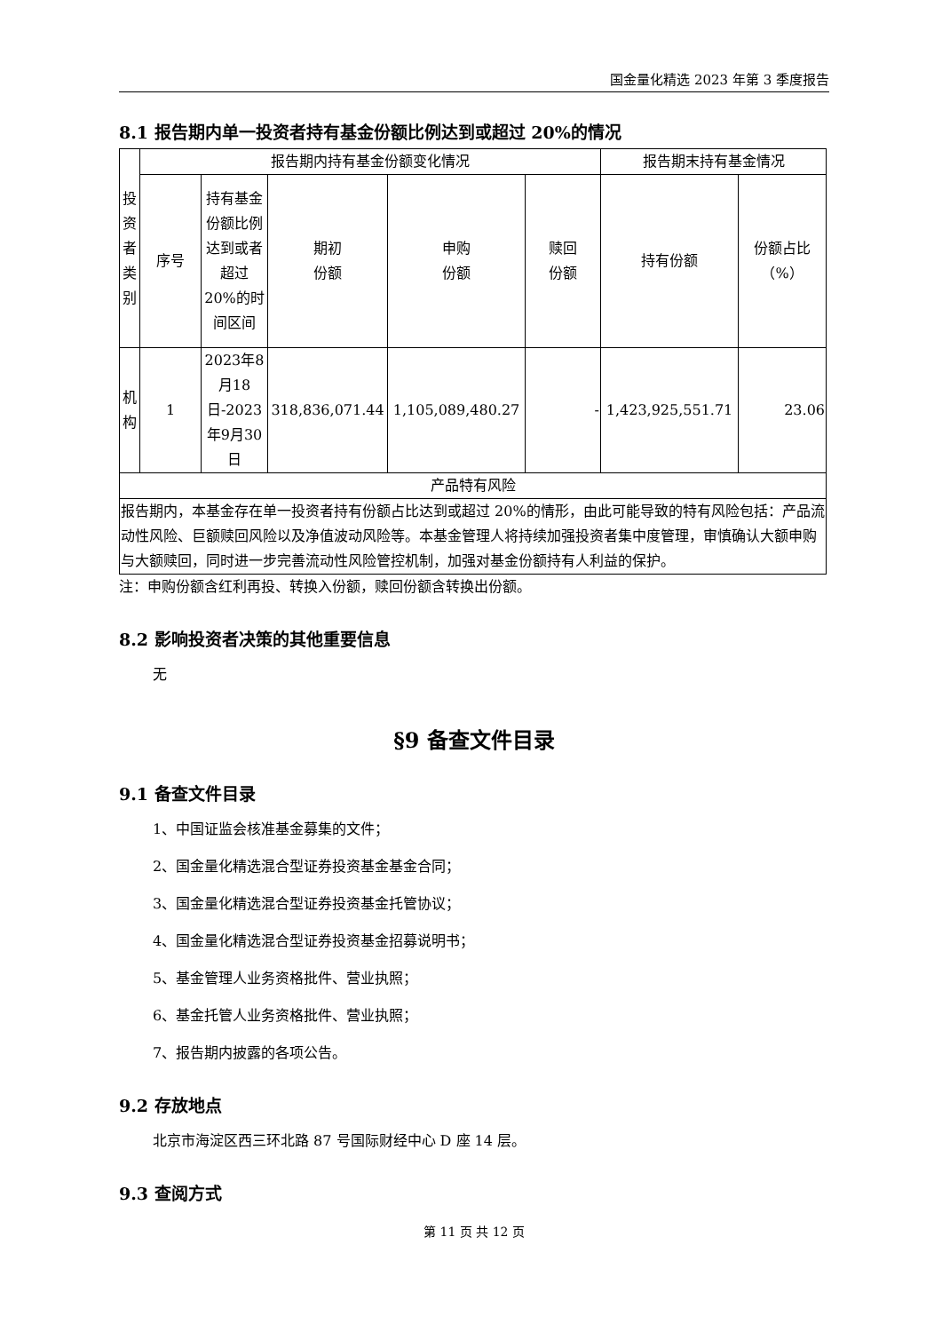国金量化精选 2023 年第 3 季度报告
8.1 报告期内单一投资者持有基金份额比例达到或超过 20%的情况
| 投资者类别 | 报告期内持有基金份额变化情况 | | | | | 报告期末持有基金情况 | |
| --- | --- | --- | --- | --- | --- | --- | --- |
| | 序号 | 持有基金份额比例达到或者超过 20%的时间区间 | 期初 份额 | 申购 份额 | 赎回 份额 | 持有份额 | 份额占比 （%） |
| 机构 | 1 | 2023年8月18日-2023年9月30日 | 318,836,071.44 | 1,105,089,480.27 | - | 1,423,925,551.71 | 23.06 |
| 产品特有风险 | | | | | | | |
| 报告期内，本基金存在单一投资者持有份额占比达到或超过 20%的情形，由此可能导致的特有风险包括：产品流动性风险、巨额赎回风险以及净值波动风险等。本基金管理人将持续加强投资者集中度管理，审慎确认大额申购与大额赎回，同时进一步完善流动性风险管控机制，加强对基金份额持有人利益的保护。 | | | | | | | |
注：申购份额含红利再投、转换入份额，赎回份额含转换出份额。
8.2 影响投资者决策的其他重要信息
无
§9 备查文件目录
9.1 备查文件目录
1、中国证监会核准基金募集的文件；
2、国金量化精选混合型证券投资基金基金合同；
3、国金量化精选混合型证券投资基金托管协议；
4、国金量化精选混合型证券投资基金招募说明书；
5、基金管理人业务资格批件、营业执照；
6、基金托管人业务资格批件、营业执照；
7、报告期内披露的各项公告。
9.2 存放地点
北京市海淀区西三环北路 87 号国际财经中心 D 座 14 层。
9.3 查阅方式
第 11 页 共 12 页